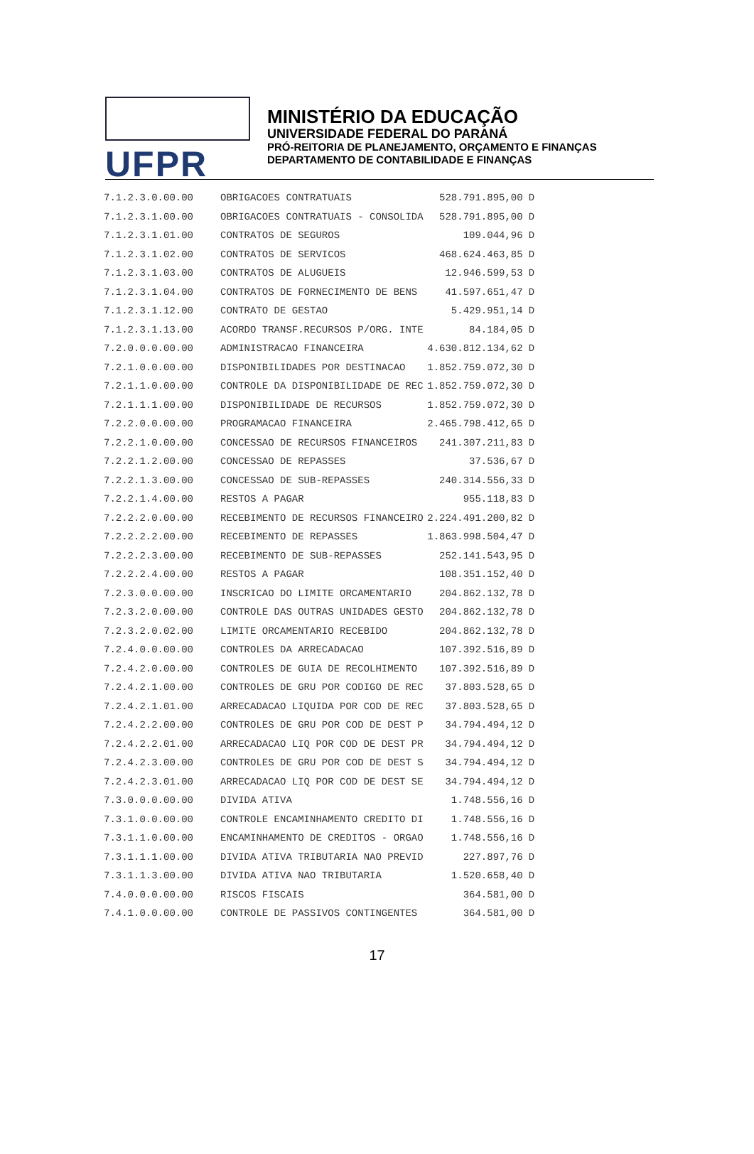UFPR
MINISTÉRIO DA EDUCAÇÃO
UNIVERSIDADE FEDERAL DO PARANÁ
PRÓ-REITORIA DE PLANEJAMENTO, ORÇAMENTO E FINANÇAS
DEPARTAMENTO DE CONTABILIDADE E FINANÇAS
| 7.1.2.3.0.00.00 | OBRIGACOES CONTRATUAIS | 528.791.895,00 | D |
| 7.1.2.3.1.00.00 | OBRIGACOES CONTRATUAIS - CONSOLIDA | 528.791.895,00 | D |
| 7.1.2.3.1.01.00 | CONTRATOS DE SEGUROS | 109.044,96 | D |
| 7.1.2.3.1.02.00 | CONTRATOS DE SERVICOS | 468.624.463,85 | D |
| 7.1.2.3.1.03.00 | CONTRATOS DE ALUGUEIS | 12.946.599,53 | D |
| 7.1.2.3.1.04.00 | CONTRATOS DE FORNECIMENTO DE BENS | 41.597.651,47 | D |
| 7.1.2.3.1.12.00 | CONTRATO DE GESTAO | 5.429.951,14 | D |
| 7.1.2.3.1.13.00 | ACORDO TRANSF.RECURSOS P/ORG. INTE | 84.184,05 | D |
| 7.2.0.0.0.00.00 | ADMINISTRACAO FINANCEIRA | 4.630.812.134,62 | D |
| 7.2.1.0.0.00.00 | DISPONIBILIDADES POR DESTINACAO | 1.852.759.072,30 | D |
| 7.2.1.1.0.00.00 | CONTROLE DA DISPONIBILIDADE DE REC | 1.852.759.072,30 | D |
| 7.2.1.1.1.00.00 | DISPONIBILIDADE DE RECURSOS | 1.852.759.072,30 | D |
| 7.2.2.0.0.00.00 | PROGRAMACAO FINANCEIRA | 2.465.798.412,65 | D |
| 7.2.2.1.0.00.00 | CONCESSAO DE RECURSOS FINANCEIROS | 241.307.211,83 | D |
| 7.2.2.1.2.00.00 | CONCESSAO DE REPASSES | 37.536,67 | D |
| 7.2.2.1.3.00.00 | CONCESSAO DE SUB-REPASSES | 240.314.556,33 | D |
| 7.2.2.1.4.00.00 | RESTOS A PAGAR | 955.118,83 | D |
| 7.2.2.2.0.00.00 | RECEBIMENTO DE RECURSOS FINANCEIRO | 2.224.491.200,82 | D |
| 7.2.2.2.2.00.00 | RECEBIMENTO DE REPASSES | 1.863.998.504,47 | D |
| 7.2.2.2.3.00.00 | RECEBIMENTO DE SUB-REPASSES | 252.141.543,95 | D |
| 7.2.2.2.4.00.00 | RESTOS A PAGAR | 108.351.152,40 | D |
| 7.2.3.0.0.00.00 | INSCRICAO DO LIMITE ORCAMENTARIO | 204.862.132,78 | D |
| 7.2.3.2.0.00.00 | CONTROLE DAS OUTRAS UNIDADES GESTO | 204.862.132,78 | D |
| 7.2.3.2.0.02.00 | LIMITE ORCAMENTARIO RECEBIDO | 204.862.132,78 | D |
| 7.2.4.0.0.00.00 | CONTROLES DA ARRECADACAO | 107.392.516,89 | D |
| 7.2.4.2.0.00.00 | CONTROLES DE GUIA DE RECOLHIMENTO | 107.392.516,89 | D |
| 7.2.4.2.1.00.00 | CONTROLES DE GRU POR CODIGO DE REC | 37.803.528,65 | D |
| 7.2.4.2.1.01.00 | ARRECADACAO LIQUIDA POR COD DE REC | 37.803.528,65 | D |
| 7.2.4.2.2.00.00 | CONTROLES DE GRU POR COD DE DEST P | 34.794.494,12 | D |
| 7.2.4.2.2.01.00 | ARRECADACAO LIQ POR COD DE DEST PR | 34.794.494,12 | D |
| 7.2.4.2.3.00.00 | CONTROLES DE GRU POR COD DE DEST S | 34.794.494,12 | D |
| 7.2.4.2.3.01.00 | ARRECADACAO LIQ POR COD DE DEST SE | 34.794.494,12 | D |
| 7.3.0.0.0.00.00 | DIVIDA ATIVA | 1.748.556,16 | D |
| 7.3.1.0.0.00.00 | CONTROLE ENCAMINHAMENTO CREDITO DI | 1.748.556,16 | D |
| 7.3.1.1.0.00.00 | ENCAMINHAMENTO DE CREDITOS - ORGAO | 1.748.556,16 | D |
| 7.3.1.1.1.00.00 | DIVIDA ATIVA TRIBUTARIA NAO PREVID | 227.897,76 | D |
| 7.3.1.1.3.00.00 | DIVIDA ATIVA NAO TRIBUTARIA | 1.520.658,40 | D |
| 7.4.0.0.0.00.00 | RISCOS FISCAIS | 364.581,00 | D |
| 7.4.1.0.0.00.00 | CONTROLE DE PASSIVOS CONTINGENTES | 364.581,00 | D |
17